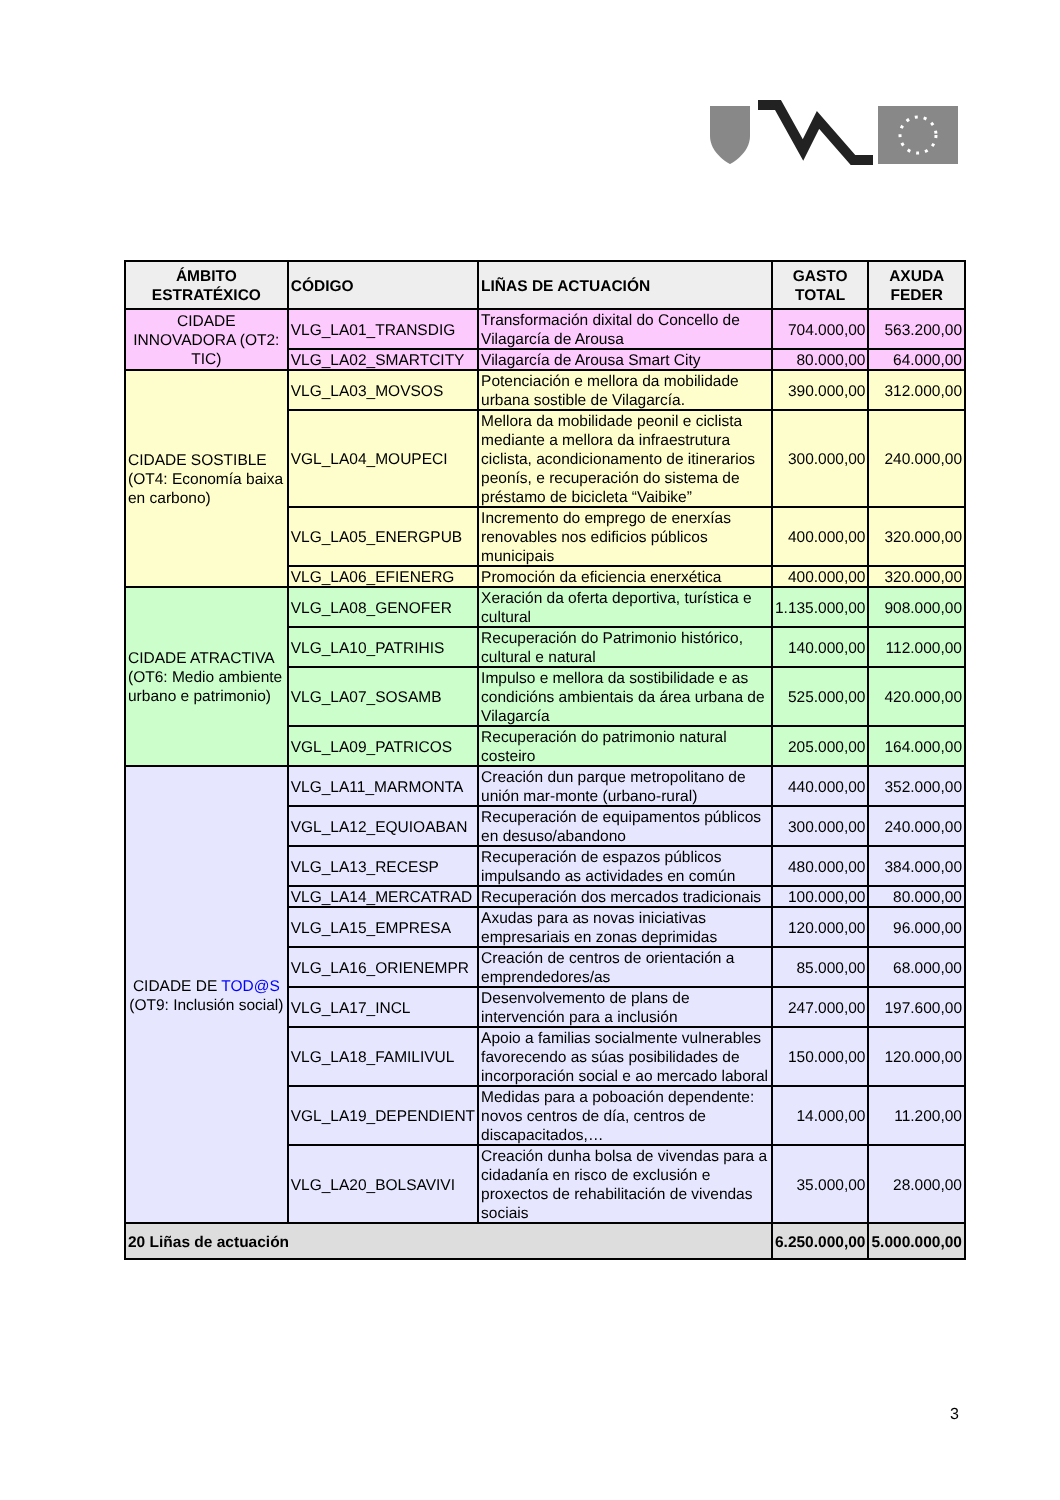| ÁMBITO ESTRATÉXICO | CÓDIGO | LIÑAS DE ACTUACIÓN | GASTO TOTAL | AXUDA FEDER |
| --- | --- | --- | --- | --- |
| CIDADE INNOVADORA (OT2: TIC) | VLG_LA01_TRANSDIG | Transformación dixital do Concello de Vilagarcía de Arousa | 704.000,00 | 563.200,00 |
| | VLG_LA02_SMARTCITY | Vilagarcía de Arousa Smart City | 80.000,00 | 64.000,00 |
| CIDADE SOSTIBLE (OT4: Economía baixa en carbono) | VLG_LA03_MOVSOS | Potenciación e mellora da mobilidade urbana sostible de Vilagarcía. | 390.000,00 | 312.000,00 |
| | VGL_LA04_MOUPECI | Mellora da mobilidade peonil e ciclista mediante a mellora da infraestrutura ciclista, acondicionamento de itinerarios peonís, e recuperación do sistema de préstamo de bicicleta “Vaibike” | 300.000,00 | 240.000,00 |
| | VLG_LA05_ENERGPUB | Incremento do emprego de enerxías renovables nos edificios públicos municipais | 400.000,00 | 320.000,00 |
| | VLG_LA06_EFIENERG | Promoción da eficiencia enerxética | 400.000,00 | 320.000,00 |
| CIDADE ATRACTIVA (OT6: Medio ambiente urbano e patrimonio) | VLG_LA08_GENOFER | Xeración da oferta deportiva, turística e cultural | 1.135.000,00 | 908.000,00 |
| | VLG_LA10_PATRIHIS | Recuperación do Patrimonio histórico, cultural e natural | 140.000,00 | 112.000,00 |
| | VLG_LA07_SOSAMB | Impulso e mellora da sostibilidade e as condicións ambientais da área urbana de Vilagarcía | 525.000,00 | 420.000,00 |
| | VGL_LA09_PATRICOS | Recuperación do patrimonio natural costeiro | 205.000,00 | 164.000,00 |
| CIDADE DE TOD@S (OT9: Inclusión social) | VLG_LA11_MARMONTA | Creación dun parque metropolitano de unión mar-monte (urbano-rural) | 440.000,00 | 352.000,00 |
| | VGL_LA12_EQUIOABAN | Recuperación de equipamentos públicos en desuso/abandono | 300.000,00 | 240.000,00 |
| | VLG_LA13_RECESP | Recuperación de espazos públicos impulsando as actividades en común | 480.000,00 | 384.000,00 |
| | VLG_LA14_MERCATRAD | Recuperación dos mercados tradicionais | 100.000,00 | 80.000,00 |
| | VLG_LA15_EMPRESA | Axudas para as novas iniciativas empresariais en zonas deprimidas | 120.000,00 | 96.000,00 |
| | VLG_LA16_ORIENEMPR | Creación de centros de orientación a emprendedores/as | 85.000,00 | 68.000,00 |
| | VLG_LA17_INCL | Desenvolvemento de plans de intervención para a inclusión | 247.000,00 | 197.600,00 |
| | VLG_LA18_FAMILIVUL | Apoio a familias socialmente vulnerables favorecendo as súas posibilidades de incorporación social e ao mercado laboral | 150.000,00 | 120.000,00 |
| | VGL_LA19_DEPENDIENT | Medidas para a poboación dependente: novos centros de día, centros de discapacitados,… | 14.000,00 | 11.200,00 |
| | VLG_LA20_BOLSAVIVI | Creación dunha bolsa de vivendas para a cidadanía en risco de exclusión e proxectos de rehabilitación de vivendas sociais | 35.000,00 | 28.000,00 |
| 20 Liñas de actuación | | | 6.250.000,00 | 5.000.000,00 |
3